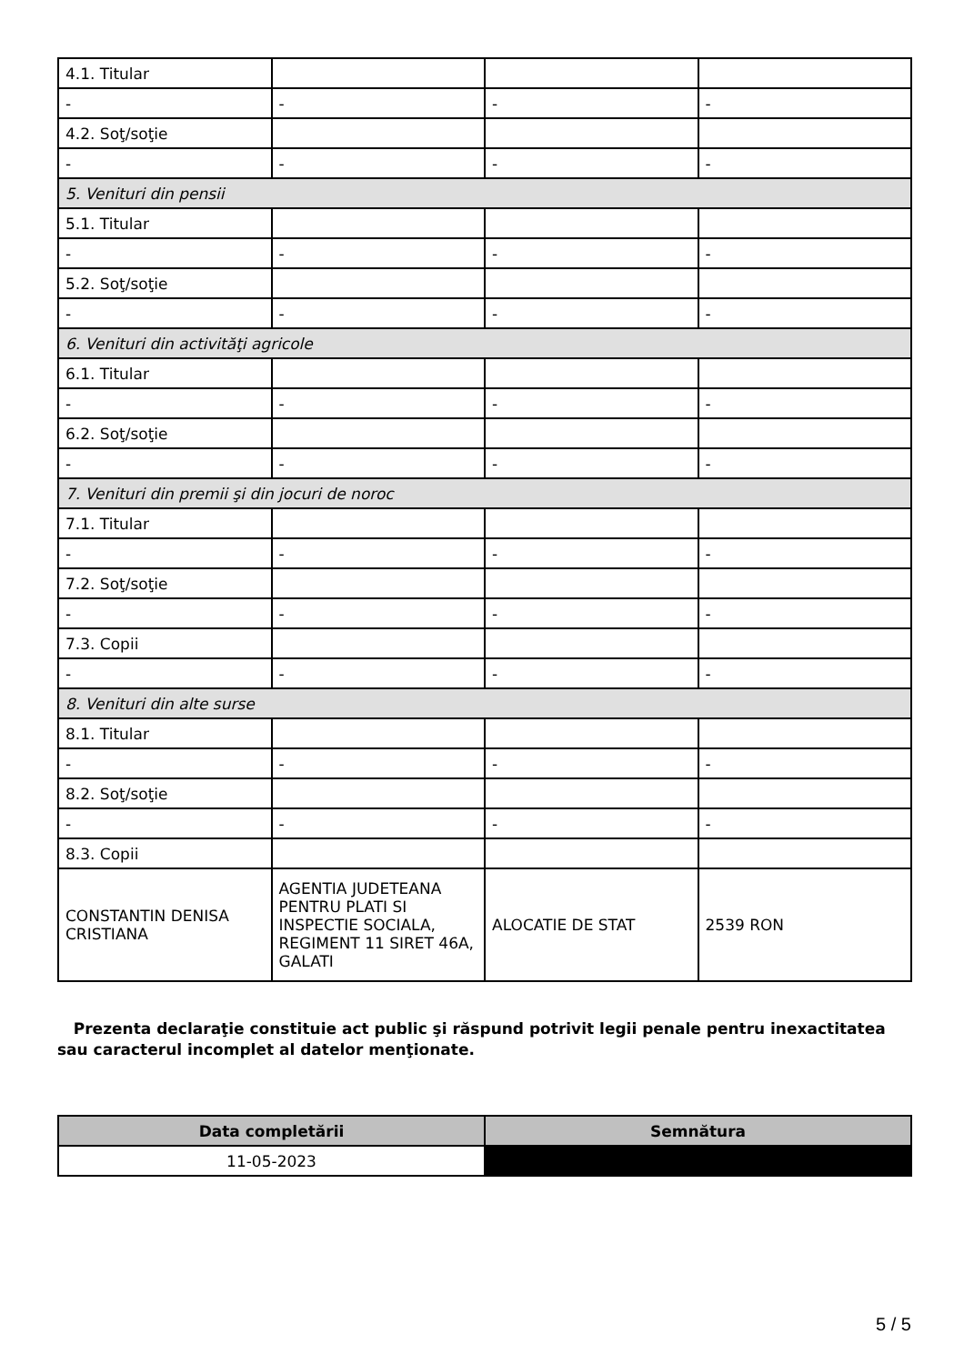| 4.1. Titular | | | |
| - | - | - | - |
| 4.2. Soţ/soţie | | | |
| - | - | - | - |
| 5. Venituri din pensii | | | |
| 5.1. Titular | | | |
| - | - | - | - |
| 5.2. Soţ/soţie | | | |
| - | - | - | - |
| 6. Venituri din activităţi agricole | | | |
| 6.1. Titular | | | |
| - | - | - | - |
| 6.2. Soţ/soţie | | | |
| - | - | - | - |
| 7. Venituri din premii şi din jocuri de noroc | | | |
| 7.1. Titular | | | |
| - | - | - | - |
| 7.2. Soţ/soţie | | | |
| - | - | - | - |
| 7.3. Copii | | | |
| - | - | - | - |
| 8. Venituri din alte surse | | | |
| 8.1. Titular | | | |
| - | - | - | - |
| 8.2. Soţ/soţie | | | |
| - | - | - | - |
| 8.3. Copii | | | |
| CONSTANTIN DENISA CRISTIANA | AGENTIA JUDETEANA PENTRU PLATI SI INSPECTIE SOCIALA, REGIMENT 11 SIRET 46A, GALATI | ALOCATIE DE STAT | 2539 RON |
Prezenta declaraţie constituie act public şi răspund potrivit legii penale pentru inexactitatea sau caracterul incomplet al datelor menţionate.
| Data completării | Semnătura |
| --- | --- |
| 11-05-2023 | |
5 / 5